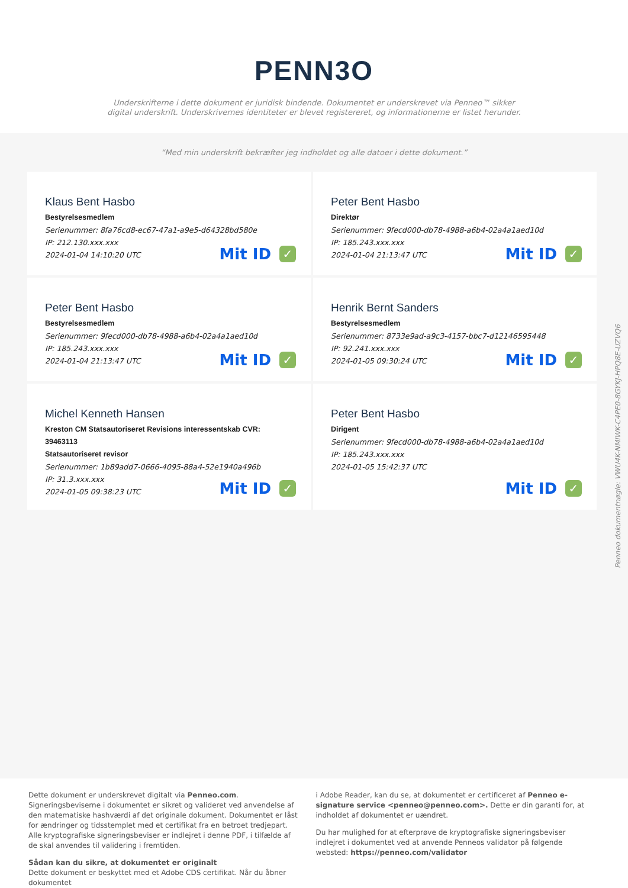PENN3O
Underskrifterne i dette dokument er juridisk bindende. Dokumentet er underskrevet via Penneo™ sikker digital underskrift. Underskrivernes identiteter er blevet registereret, og informationerne er listet herunder.
“Med min underskrift bekræfter jeg indholdet og alle datoer i dette dokument.”
Klaus Bent Hasbo
Bestyrelsesmedlem
Serienummer: 8fa76cd8-ec67-47a1-a9e5-d64328bd580e
IP: 212.130.xxx.xxx
2024-01-04 14:10:20 UTC
Mit ID ✓
Peter Bent Hasbo
Direktør
Serienummer: 9fecd000-db78-4988-a6b4-02a4a1aed10d
IP: 185.243.xxx.xxx
2024-01-04 21:13:47 UTC
Mit ID ✓
Peter Bent Hasbo
Bestyrelsesmedlem
Serienummer: 9fecd000-db78-4988-a6b4-02a4a1aed10d
IP: 185.243.xxx.xxx
2024-01-04 21:13:47 UTC
Mit ID ✓
Henrik Bernt Sanders
Bestyrelsesmedlem
Serienummer: 8733e9ad-a9c3-4157-bbc7-d12146595448
IP: 92.241.xxx.xxx
2024-01-05 09:30:24 UTC
Mit ID ✓
Michel Kenneth Hansen
Kreston CM Statsautoriseret Revisions interessentskab CVR: 39463113
Statsautoriseret revisor
Serienummer: 1b89add7-0666-4095-88a4-52e1940a496b
IP: 31.3.xxx.xxx
2024-01-05 09:38:23 UTC
Mit ID ✓
Peter Bent Hasbo
Dirigent
Serienummer: 9fecd000-db78-4988-a6b4-02a4a1aed10d
IP: 185.243.xxx.xxx
2024-01-05 15:42:37 UTC
Mit ID ✓
Penneo dokumentnøgle: VWU4K-NMIWK-C4PE0-8GYKJ-HPQ8E-UZVQ6
Dette dokument er underskrevet digitalt via Penneo.com. Signeringsbeviserne i dokumentet er sikret og valideret ved anvendelse af den matematiske hashværdi af det originale dokument. Dokumentet er låst for ændringer og tidsstemplet med et certifikat fra en betroet tredjepart. Alle kryptografiske signeringsbeviser er indlejret i denne PDF, i tilfælde af de skal anvendes til validering i fremtiden.
Sådan kan du sikre, at dokumentet er originalt
Dette dokument er beskyttet med et Adobe CDS certifikat. Når du åbner dokumentet
i Adobe Reader, kan du se, at dokumentet er certificeret af Penneo e-signature service <penneo@penneo.com>. Dette er din garanti for, at indholdet af dokumentet er uændret.
Du har mulighed for at efterprøve de kryptografiske signeringsbeviser indlejret i dokumentet ved at anvende Penneos validator på følgende websted: https://penneo.com/validator